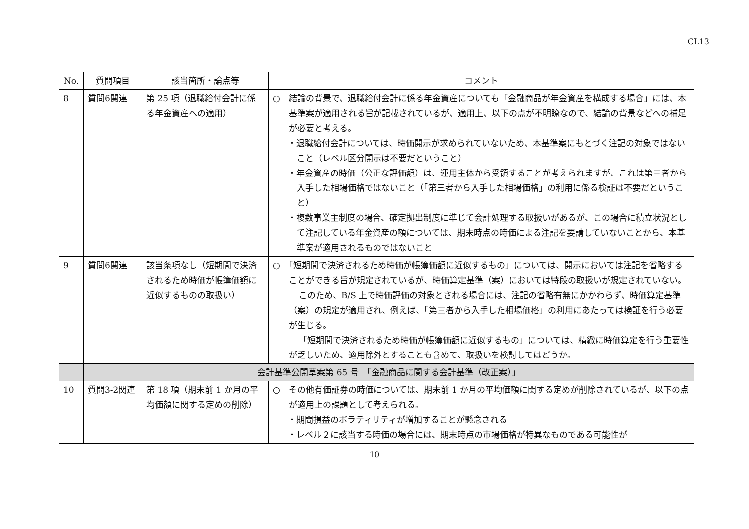CL13
| No. | 質問項目 | 該当箇所・論点等 | コメント |
| --- | --- | --- | --- |
| 8 | 質問6関連 | 第 25 項（退職給付会計に係る年金資産への適用） | ○ 結論の背景で、退職給付会計に係る年金資産についても「金融商品が年金資産を構成する場合」には、本基準案が適用される旨が記載されているが、適用上、以下の点が不明瞭なので、結論の背景などへの補足が必要と考える。 ・退職給付会計については、時価開示が求められていないため、本基準案にもとづく注記の対象ではないこと（レベル区分開示は不要だということ） ・年金資産の時価（公正な評価額）は、運用主体から受領することが考えられますが、これは第三者から入手した相場価格ではないこと（「第三者から入手した相場価格」の利用に係る検証は不要だということ） ・複数事業主制度の場合、確定拠出制度に準じて会計処理する取扱いがあるが、この場合に積立状況として注記している年金資産の額については、期末時点の時価による注記を要請していないことから、本基準案が適用されるものではないこと |
| 9 | 質問6関連 | 該当条項なし（短期間で決済されるため時価が帳簿価額に近似するものの取扱い） | ○ 「短期間で決済されるため時価が帳簿価額に近似するもの」については、開示においては注記を省略することができる旨が規定されているが、時価算定基準（案）においては特段の取扱いが規定されていない。 このため、B/S 上で時価評価の対象とされる場合には、注記の省略有無にかかわらず、時価算定基準（案）の規定が適用され、例えば、「第三者から入手した相場価格」の利用にあたっては検証を行う必要が生じる。 「短期間で決済されるため時価が帳簿価額に近似するもの」については、精緻に時価算定を行う重要性が乏しいため、適用除外とすることも含めて、取扱いを検討してはどうか。 |
| | 会計基準公開草案第 65 号 「金融商品に関する会計基準（改正案）」 | | |
| 10 | 質問3-2関連 | 第 18 項（期末前 1 か月の平均価額に関する定めの削除） | ○ その他有価証券の時価については、期末前 1 か月の平均価額に関する定めが削除されているが、以下の点が適用上の課題として考えられる。 ・期間損益のボラティリティが増加することが懸念される ・レベル２に該当する時価の場合には、期末時点の市場価格が特異なものである可能性が |
10